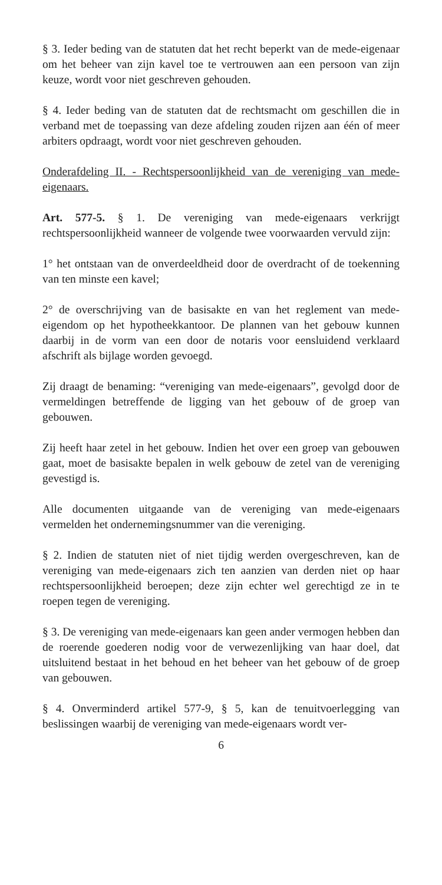§ 3. Ieder beding van de statuten dat het recht beperkt van de mede-eigenaar om het beheer van zijn kavel toe te vertrouwen aan een persoon van zijn keuze, wordt voor niet geschreven gehouden.
§ 4. Ieder beding van de statuten dat de rechtsmacht om geschillen die in verband met de toepassing van deze afdeling zouden rijzen aan één of meer arbiters opdraagt, wordt voor niet geschreven gehouden.
Onderafdeling II. - Rechtspersoonlijkheid van de vereniging van mede-eigenaars.
Art. 577-5. § 1. De vereniging van mede-eigenaars verkrijgt rechtspersoonlijkheid wanneer de volgende twee voorwaarden vervuld zijn:
1° het ontstaan van de onverdeeldheid door de overdracht of de toekenning van ten minste een kavel;
2° de overschrijving van de basisakte en van het reglement van mede-eigendom op het hypotheekkantoor. De plannen van het gebouw kunnen daarbij in de vorm van een door de notaris voor eensluidend verklaard afschrift als bijlage worden gevoegd.
Zij draagt de benaming: “vereniging van mede-eigenaars”, gevolgd door de vermeldingen betreffende de ligging van het gebouw of de groep van gebouwen.
Zij heeft haar zetel in het gebouw. Indien het over een groep van gebouwen gaat, moet de basisakte bepalen in welk gebouw de zetel van de vereniging gevestigd is.
Alle documenten uitgaande van de vereniging van mede-eigenaars vermelden het ondernemingsnummer van die vereniging.
§ 2. Indien de statuten niet of niet tijdig werden overgeschreven, kan de vereniging van mede-eigenaars zich ten aanzien van derden niet op haar rechtspersoonlijkheid beroepen; deze zijn echter wel gerechtigd ze in te roepen tegen de vereniging.
§ 3. De vereniging van mede-eigenaars kan geen ander vermogen hebben dan de roerende goederen nodig voor de verwezenlijking van haar doel, dat uitsluitend bestaat in het behoud en het beheer van het gebouw of de groep van gebouwen.
§ 4. Onverminderd artikel 577-9, § 5, kan de tenuitvoerlegging van beslissingen waarbij de vereniging van mede-eigenaars wordt ver-
6